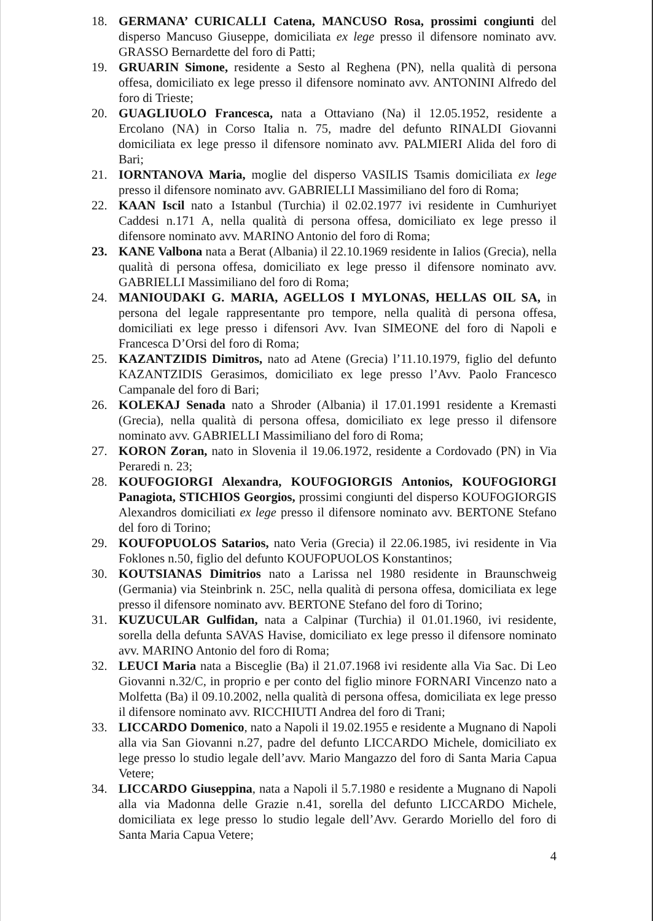18. GERMANA’ CURICALLI Catena, MANCUSO Rosa, prossimi congiunti del disperso Mancuso Giuseppe, domiciliata ex lege presso il difensore nominato avv. GRASSO Bernardette del foro di Patti;
19. GRUARIN Simone, residente a Sesto al Reghena (PN), nella qualità di persona offesa, domiciliato ex lege presso il difensore nominato avv. ANTONINI Alfredo del foro di Trieste;
20. GUAGLIUOLO Francesca, nata a Ottaviano (Na) il 12.05.1952, residente a Ercolano (NA) in Corso Italia n. 75, madre del defunto RINALDI Giovanni domiciliata ex lege presso il difensore nominato avv. PALMIERI Alida del foro di Bari;
21. IORNTANOVA Maria, moglie del disperso VASILIS Tsamis domiciliata ex lege presso il difensore nominato avv. GABRIELLI Massimiliano del foro di Roma;
22. KAAN Iscil nato a Istanbul (Turchia) il 02.02.1977 ivi residente in Cumhuriyet Caddesi n.171 A, nella qualità di persona offesa, domiciliato ex lege presso il difensore nominato avv. MARINO Antonio del foro di Roma;
23. KANE Valbona nata a Berat (Albania) il 22.10.1969 residente in Ialios (Grecia), nella qualità di persona offesa, domiciliato ex lege presso il difensore nominato avv. GABRIELLI Massimiliano del foro di Roma;
24. MANIOUDAKI G. MARIA, AGELLOS I MYLONAS, HELLAS OIL SA, in persona del legale rappresentante pro tempore, nella qualità di persona offesa, domiciliati ex lege presso i difensori Avv. Ivan SIMEONE del foro di Napoli e Francesca D’Orsi del foro di Roma;
25. KAZANTZIDIS Dimitros, nato ad Atene (Grecia) l’11.10.1979, figlio del defunto KAZANTZIDIS Gerasimos, domiciliato ex lege presso l’Avv. Paolo Francesco Campanale del foro di Bari;
26. KOLEKAJ Senada nato a Shroder (Albania) il 17.01.1991 residente a Kremasti (Grecia), nella qualità di persona offesa, domiciliato ex lege presso il difensore nominato avv. GABRIELLI Massimiliano del foro di Roma;
27. KORON Zoran, nato in Slovenia il 19.06.1972, residente a Cordovado (PN) in Via Peraredi n. 23;
28. KOUFOGIORGI Alexandra, KOUFOGIORGIS Antonios, KOUFOGIORGI Panagiota, STICHIOS Georgios, prossimi congiunti del disperso KOUFOGIORGIS Alexandros domiciliati ex lege presso il difensore nominato avv. BERTONE Stefano del foro di Torino;
29. KOUFOPUOLOS Satarios, nato Veria (Grecia) il 22.06.1985, ivi residente in Via Foklones n.50, figlio del defunto KOUFOPUOLOS Konstantinos;
30. KOUTSIANAS Dimitrios nato a Larissa nel 1980 residente in Braunschweig (Germania) via Steinbrink n. 25C, nella qualità di persona offesa, domiciliata ex lege presso il difensore nominato avv. BERTONE Stefano del foro di Torino;
31. KUZUCULAR Gulfidan, nata a Calpinar (Turchia) il 01.01.1960, ivi residente, sorella della defunta SAVAS Havise, domiciliato ex lege presso il difensore nominato avv. MARINO Antonio del foro di Roma;
32. LEUCI Maria nata a Bisceglie (Ba) il 21.07.1968 ivi residente alla Via Sac. Di Leo Giovanni n.32/C, in proprio e per conto del figlio minore FORNARI Vincenzo nato a Molfetta (Ba) il 09.10.2002, nella qualità di persona offesa, domiciliata ex lege presso il difensore nominato avv. RICCHIUTI Andrea del foro di Trani;
33. LICCARDO Domenico, nato a Napoli il 19.02.1955 e residente a Mugnano di Napoli alla via San Giovanni n.27, padre del defunto LICCARDO Michele, domiciliato ex lege presso lo studio legale dell’avv. Mario Mangazzo del foro di Santa Maria Capua Vetere;
34. LICCARDO Giuseppina, nata a Napoli il 5.7.1980 e residente a Mugnano di Napoli alla via Madonna delle Grazie n.41, sorella del defunto LICCARDO Michele, domiciliata ex lege presso lo studio legale dell’Avv. Gerardo Moriello del foro di Santa Maria Capua Vetere;
4